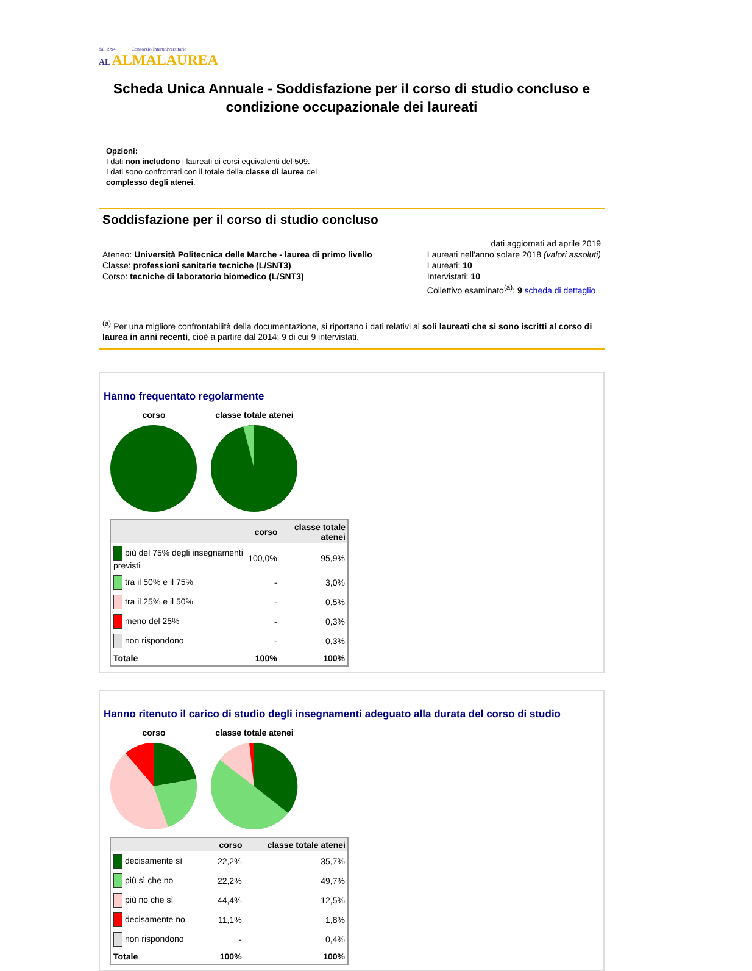dal 1994 Consorzio Interuniversitario
AL ALMALAUREA
Scheda Unica Annuale - Soddisfazione per il corso di studio concluso e condizione occupazionale dei laureati
Opzioni:
I dati non includono i laureati di corsi equivalenti del 509.
I dati sono confrontati con il totale della classe di laurea del
complesso degli atenei.
Soddisfazione per il corso di studio concluso
Ateneo: Università Politecnica delle Marche - laurea di primo livello
Classe: professioni sanitarie tecniche (L/SNT3)
Corso: tecniche di laboratorio biomedico (L/SNT3)
dati aggiornati ad aprile 2019
Laureati nell'anno solare 2018 (valori assoluti)
Laureati: 10
Intervistati: 10
Collettivo esaminato<sup>(a)</sup>: 9 scheda di dettaglio
<sup>(a)</sup> Per una migliore confrontabilità della documentazione, si riportano i dati relativi ai soli laureati che si sono iscritti al corso di laurea in anni recenti, cioè a partire dal 2014: 9 di cui 9 intervistati.
Hanno frequentato regolarmente
corso classe totale atenei
| | corso | classe totale atenei |
| --- | --- | --- |
| più del 75% degli insegnamenti previsti | 100,0% | 95,9% |
| tra il 50% e il 75% | - | 3,0% |
| tra il 25% e il 50% | - | 0,5% |
| meno del 25% | - | 0,3% |
| non rispondono | - | 0,3% |
| Totale | 100% | 100% |
Hanno ritenuto il carico di studio degli insegnamenti adeguato alla durata del corso di studio
corso classe totale atenei
| | corso | classe totale atenei |
| --- | --- | --- |
| decisamente sì | 22,2% | 35,7% |
| più sì che no | 22,2% | 49,7% |
| più no che sì | 44,4% | 12,5% |
| decisamente no | 11,1% | 1,8% |
| non rispondono | - | 0,4% |
| Totale | 100% | 100% |